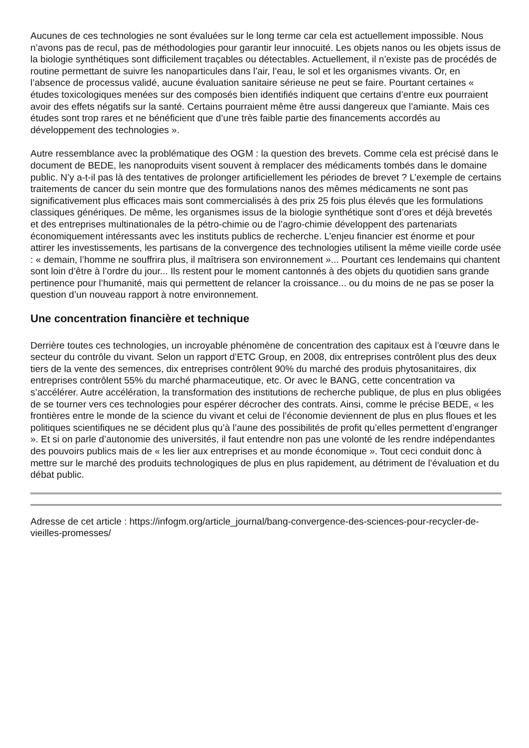Aucunes de ces technologies ne sont évaluées sur le long terme car cela est actuellement impossible. Nous n’avons pas de recul, pas de méthodologies pour garantir leur innocuité. Les objets nanos ou les objets issus de la biologie synthétiques sont difficilement traçables ou détectables. Actuellement, il n’existe pas de procédés de routine permettant de suivre les nanoparticules dans l’air, l’eau, le sol et les organismes vivants. Or, en l’absence de processus validé, aucune évaluation sanitaire sérieuse ne peut se faire. Pourtant certaines « études toxicologiques menées sur des composés bien identifiés indiquent que certains d’entre eux pourraient avoir des effets négatifs sur la santé. Certains pourraient même être aussi dangereux que l’amiante. Mais ces études sont trop rares et ne bénéficient que d’une très faible partie des financements accordés au développement des technologies ».
Autre ressemblance avec la problématique des OGM : la question des brevets. Comme cela est précisé dans le document de BEDE, les nanoproduits visent souvent à remplacer des médicaments tombés dans le domaine public. N’y a-t-il pas là des tentatives de prolonger artificiellement les périodes de brevet ? L’exemple de certains traitements de cancer du sein montre que des formulations nanos des mêmes médicaments ne sont pas significativement plus efficaces mais sont commercialisés à des prix 25 fois plus élevés que les formulations classiques génériques. De même, les organismes issus de la biologie synthétique sont d’ores et déjà brevetés et des entreprises multinationales de la pétro-chimie ou de l’agro-chimie développent des partenariats économiquement intéressants avec les instituts publics de recherche. L’enjeu financier est énorme et pour attirer les investissements, les partisans de la convergence des technologies utilisent la même vieille corde usée : « demain, l’homme ne souffrira plus, il maîtrisera son environnement »... Pourtant ces lendemains qui chantent sont loin d’être à l’ordre du jour... Ils restent pour le moment cantonnés à des objets du quotidien sans grande pertinence pour l’humanité, mais qui permettent de relancer la croissance... ou du moins de ne pas se poser la question d’un nouveau rapport à notre environnement.
Une concentration financière et technique
Derrière toutes ces technologies, un incroyable phénomène de concentration des capitaux est à l’œuvre dans le secteur du contrôle du vivant. Selon un rapport d’ETC Group, en 2008, dix entreprises contrôlent plus des deux tiers de la vente des semences, dix entreprises contrôlent 90% du marché des produis phytosanitaires, dix entreprises contrôlent 55% du marché pharmaceutique, etc. Or avec le BANG, cette concentration va s’accélérer. Autre accélération, la transformation des institutions de recherche publique, de plus en plus obligées de se tourner vers ces technologies pour espérer décrocher des contrats. Ainsi, comme le précise BEDE, « les frontières entre le monde de la science du vivant et celui de l’économie deviennent de plus en plus floues et les politiques scientifiques ne se décident plus qu’à l’aune des possibilités de profit qu’elles permettent d’engranger ». Et si on parle d’autonomie des universités, il faut entendre non pas une volonté de les rendre indépendantes des pouvoirs publics mais de « les lier aux entreprises et au monde économique ». Tout ceci conduit donc à mettre sur le marché des produits technologiques de plus en plus rapidement, au détriment de l’évaluation et du débat public.
Adresse de cet article : https://infogm.org/article_journal/bang-convergence-des-sciences-pour-recycler-de-vieilles-promesses/